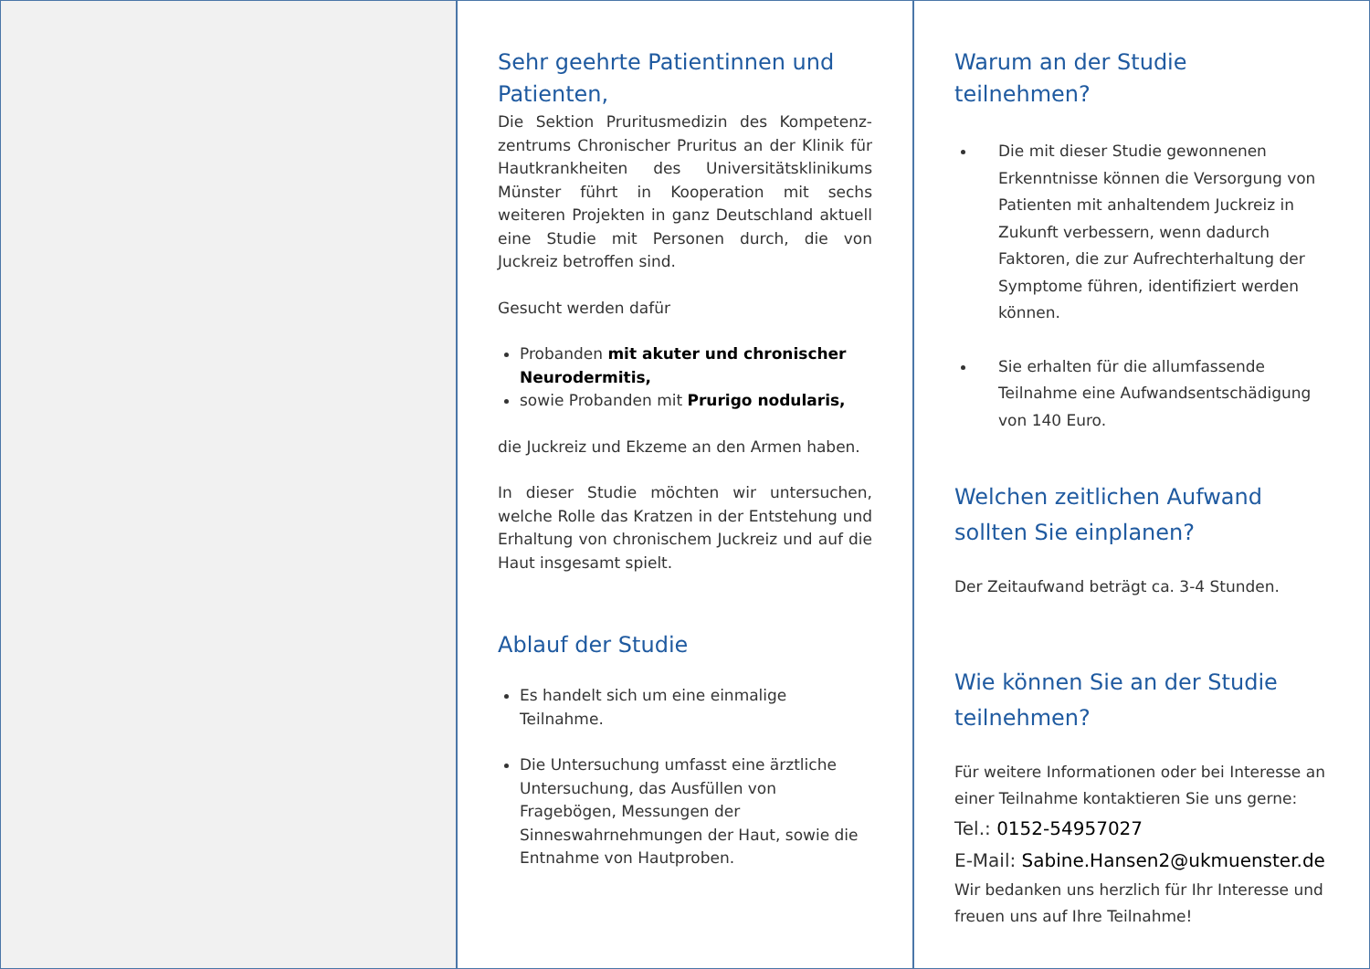Sehr geehrte Patientinnen und Patienten,
Die Sektion Pruritusmedizin des Kompetenz-zentrums Chronischer Pruritus an der Klinik für Hautkrankheiten des Universitätsklinikums Münster führt in Kooperation mit sechs weiteren Projekten in ganz Deutschland aktuell eine Studie mit Personen durch, die von Juckreiz betroffen sind.
Gesucht werden dafür
Probanden mit akuter und chronischer Neurodermitis,
sowie Probanden mit Prurigo nodularis,
die Juckreiz und Ekzeme an den Armen haben.
In dieser Studie möchten wir untersuchen, welche Rolle das Kratzen in der Entstehung und Erhaltung von chronischem Juckreiz und auf die Haut insgesamt spielt.
Ablauf der Studie
Es handelt sich um eine einmalige Teilnahme.
Die Untersuchung umfasst eine ärztliche Untersuchung, das Ausfüllen von Fragebögen, Messungen der Sinneswahrnehmungen der Haut, sowie die Entnahme von Hautproben.
Warum an der Studie teilnehmen?
Die mit dieser Studie gewonnenen Erkenntnisse können die Versorgung von Patienten mit anhaltendem Juckreiz in Zukunft verbessern, wenn dadurch Faktoren, die zur Aufrechterhaltung der Symptome führen, identifiziert werden können.
Sie erhalten für die allumfassende Teilnahme eine Aufwandsentschädigung von 140 Euro.
Welchen zeitlichen Aufwand sollten Sie einplanen?
Der Zeitaufwand beträgt ca. 3-4 Stunden.
Wie können Sie an der Studie teilnehmen?
Für weitere Informationen oder bei Interesse an einer Teilnahme kontaktieren Sie uns gerne:
Tel.: 0152-54957027
E-Mail: Sabine.Hansen2@ukmuenster.de
Wir bedanken uns herzlich für Ihr Interesse und freuen uns auf Ihre Teilnahme!